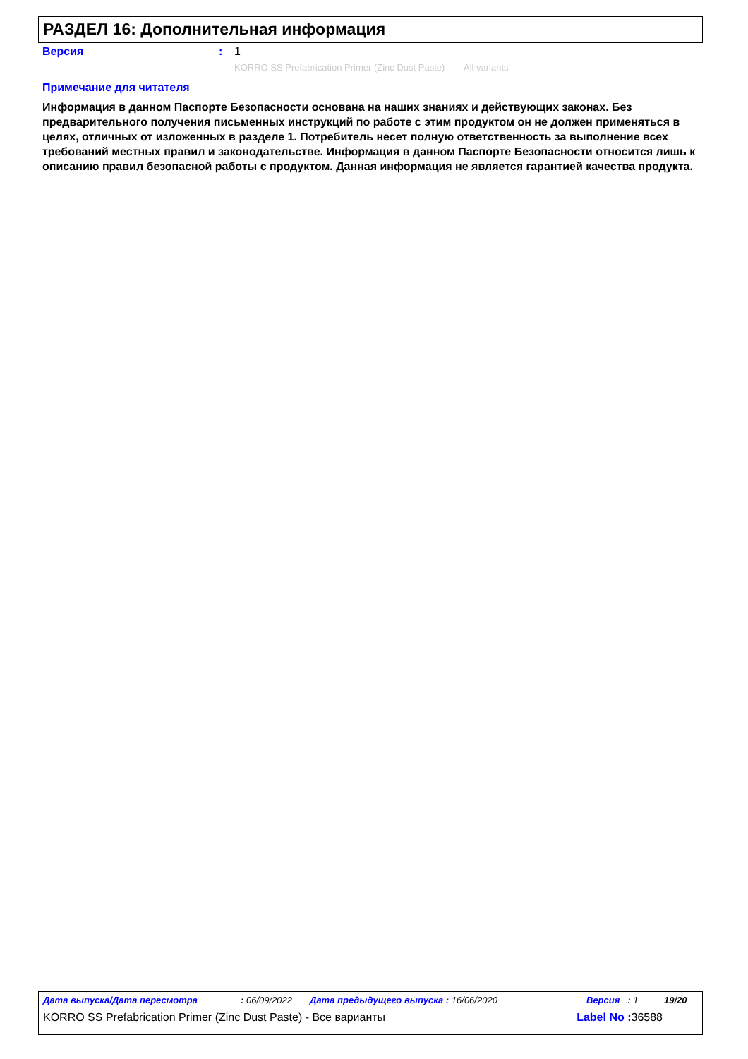РАЗДЕЛ 16: Дополнительная информация
Версия: 1
KORRO SS Prefabrication Primer (Zinc Dust Paste) All variants
Примечание для читателя
Информация в данном Паспорте Безопасности основана на наших знаниях и действующих законах. Без предварительного получения письменных инструкций по работе с этим продуктом он не должен применяться в целях, отличных от изложенных в разделе 1. Потребитель несет полную ответственность за выполнение всех требований местных правил и законодательстве. Информация в данном Паспорте Безопасности относится лишь к описанию правил безопасной работы с продуктом. Данная информация не является гарантией качества продукта.
Дата выпуска/Дата пересмотра: 06/09/2022 Дата предыдущего выпуска : 16/06/2020 Версия : 1 19/20
KORRO SS Prefabrication Primer (Zinc Dust Paste) - Все варианты Label No : 36588